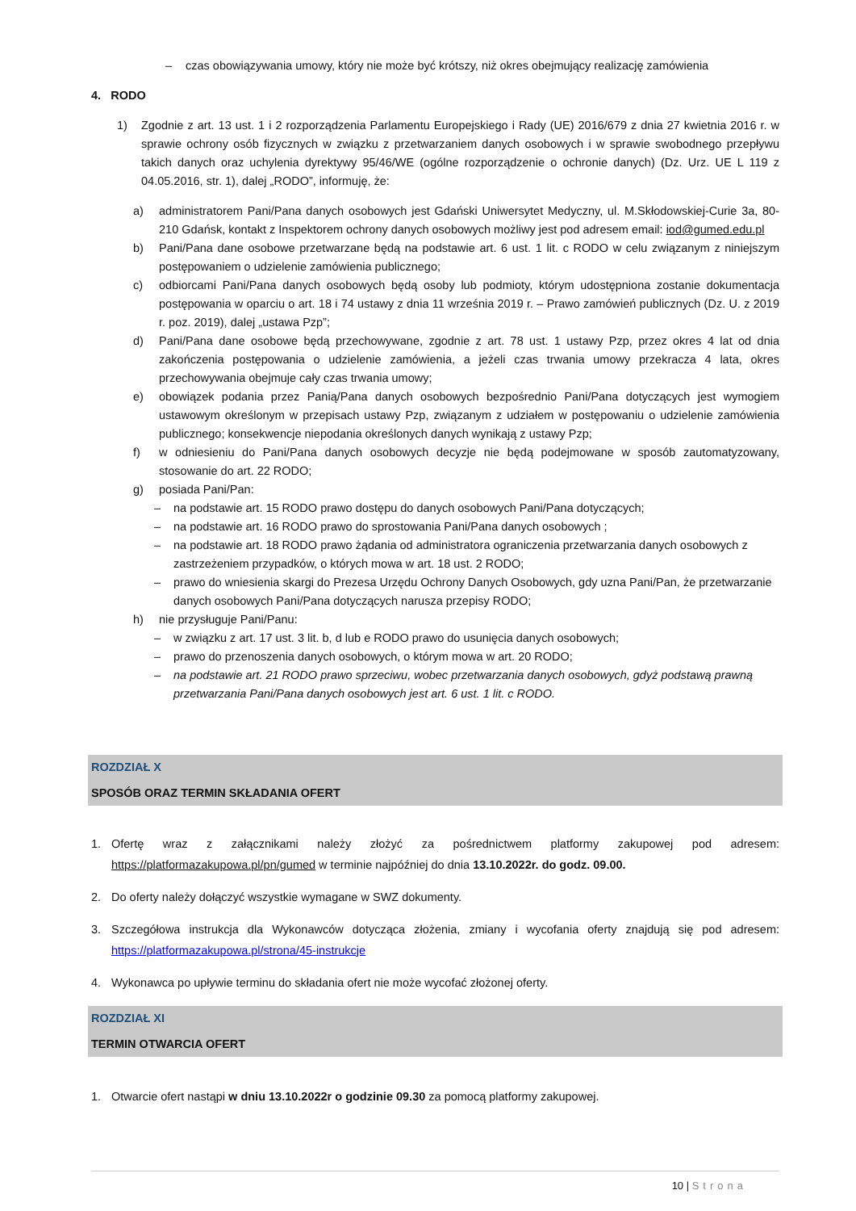– czas obowiązywania umowy, który nie może być krótszy, niż okres obejmujący realizację zamówienia
4. RODO
1) Zgodnie z art. 13 ust. 1 i 2 rozporządzenia Parlamentu Europejskiego i Rady (UE) 2016/679 z dnia 27 kwietnia 2016 r. w sprawie ochrony osób fizycznych w związku z przetwarzaniem danych osobowych i w sprawie swobodnego przepływu takich danych oraz uchylenia dyrektywy 95/46/WE (ogólne rozporządzenie o ochronie danych) (Dz. Urz. UE L 119 z 04.05.2016, str. 1), dalej „RODO”, informuję, że:
a) administratorem Pani/Pana danych osobowych jest Gdański Uniwersytet Medyczny, ul. M.Skłodowskiej-Curie 3a, 80-210 Gdańsk, kontakt z Inspektorem ochrony danych osobowych możliwy jest pod adresem email: iod@gumed.edu.pl
b) Pani/Pana dane osobowe przetwarzane będą na podstawie art. 6 ust. 1 lit. c RODO w celu związanym z niniejszym postępowaniem o udzielenie zamówienia publicznego;
c) odbiorcami Pani/Pana danych osobowych będą osoby lub podmioty, którym udostępniona zostanie dokumentacja postępowania w oparciu o art. 18 i 74 ustawy z dnia 11 września 2019 r. – Prawo zamówień publicznych (Dz. U. z 2019 r. poz. 2019), dalej „ustawa Pzp”;
d) Pani/Pana dane osobowe będą przechowywane, zgodnie z art. 78 ust. 1 ustawy Pzp, przez okres 4 lat od dnia zakończenia postępowania o udzielenie zamówienia, a jeżeli czas trwania umowy przekracza 4 lata, okres przechowywania obejmuje cały czas trwania umowy;
e) obowiązek podania przez Panią/Pana danych osobowych bezpośrednio Pani/Pana dotyczących jest wymogiem ustawowym określonym w przepisach ustawy Pzp, związanym z udziałem w postępowaniu o udzielenie zamówienia publicznego; konsekwencje niepodania określonych danych wynikają z ustawy Pzp;
f) w odniesieniu do Pani/Pana danych osobowych decyzje nie będą podejmowane w sposób zautomatyzowany, stosowanie do art. 22 RODO;
g) posiada Pani/Pan:
– na podstawie art. 15 RODO prawo dostępu do danych osobowych Pani/Pana dotyczących;
– na podstawie art. 16 RODO prawo do sprostowania Pani/Pana danych osobowych ;
– na podstawie art. 18 RODO prawo żądania od administratora ograniczenia przetwarzania danych osobowych z zastrzeżeniem przypadków, o których mowa w art. 18 ust. 2 RODO;
– prawo do wniesienia skargi do Prezesa Urzędu Ochrony Danych Osobowych, gdy uzna Pani/Pan, że przetwarzanie danych osobowych Pani/Pana dotyczących narusza przepisy RODO;
h) nie przysługuje Pani/Panu:
– w związku z art. 17 ust. 3 lit. b, d lub e RODO prawo do usunięcia danych osobowych;
– prawo do przenoszenia danych osobowych, o którym mowa w art. 20 RODO;
– na podstawie art. 21 RODO prawo sprzeciwu, wobec przetwarzania danych osobowych, gdyż podstawą prawną przetwarzania Pani/Pana danych osobowych jest art. 6 ust. 1 lit. c RODO.
ROZDZIAŁ X
SPOSÓB ORAZ TERMIN SKŁADANIA OFERT
1. Ofertę wraz z załącznikami należy złożyć za pośrednictwem platformy zakupowej pod adresem: https://platformazakupowa.pl/pn/gumed w terminie najpóźniej do dnia 13.10.2022r. do godz. 09.00.
2. Do oferty należy dołączyć wszystkie wymagane w SWZ dokumenty.
3. Szczegółowa instrukcja dla Wykonawców dotycząca złożenia, zmiany i wycofania oferty znajdują się pod adresem: https://platformazakupowa.pl/strona/45-instrukcje
4. Wykonawca po upływie terminu do składania ofert nie może wycofać złożonej oferty.
ROZDZIAŁ XI
TERMIN OTWARCIA OFERT
1. Otwarcie ofert nastąpi w dniu 13.10.2022r o godzinie 09.30 za pomocą platformy zakupowej.
10 | Strona